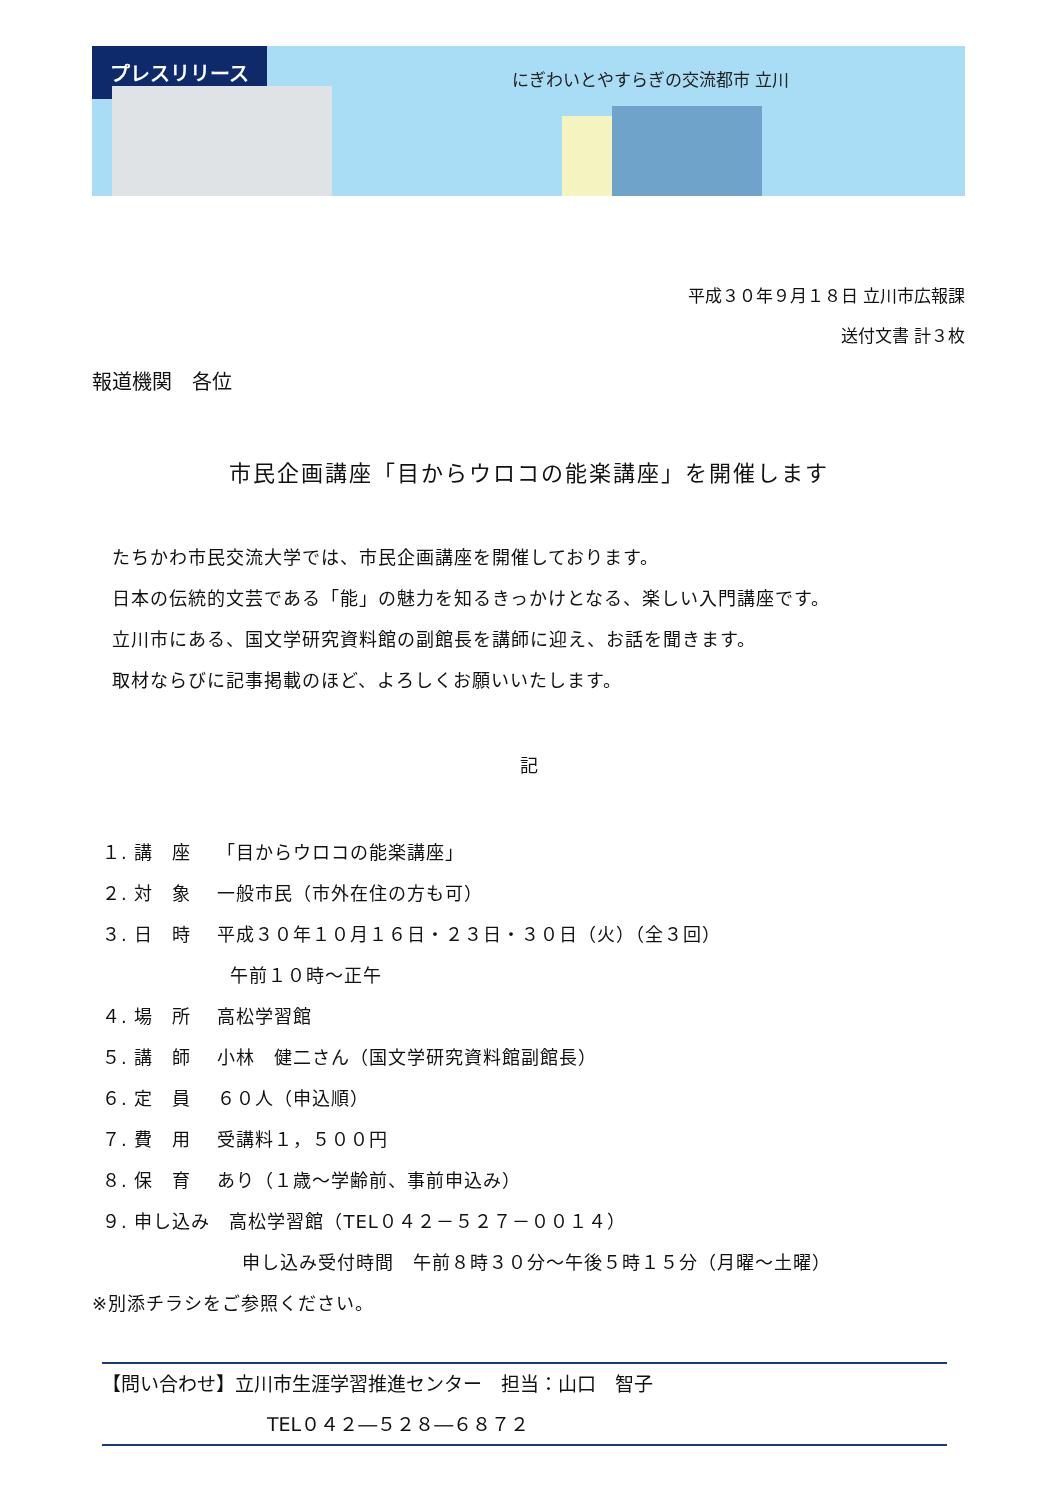プレスリリース
にぎわいとやすらぎの交流都市 立川
平成３０年９月１８日 立川市広報課
送付文書 計３枚
報道機関　各位
市民企画講座「目からウロコの能楽講座」を開催します
たちかわ市民交流大学では、市民企画講座を開催しております。
日本の伝統的文芸である「能」の魅力を知るきっかけとなる、楽しい入門講座です。
立川市にある、国文学研究資料館の副館長を講師に迎え、お話を聞きます。
取材ならびに記事掲載のほど、よろしくお願いいたします。
記
１. 講　座　 「目からウロコの能楽講座」
２. 対　象　 一般市民（市外在住の方も可）
３. 日　時　 平成３０年１０月１６日・２３日・３０日（火）（全３回）
午前１０時～正午
４. 場　所　 高松学習館
５. 講　師　 小林　健二さん（国文学研究資料館副館長）
６. 定　員　 ６０人（申込順）
７. 費　用　 受講料１，５００円
８. 保　育　 あり（１歳～学齢前、事前申込み）
９. 申し込み　高松学習館（TEL０４２－５２７－００１４）
申し込み受付時間　午前８時３０分～午後５時１５分（月曜～土曜）
※別添チラシをご参照ください。
【問い合わせ】立川市生涯学習推進センター　担当：山口　智子
TEL０４２―５２８―６８７２